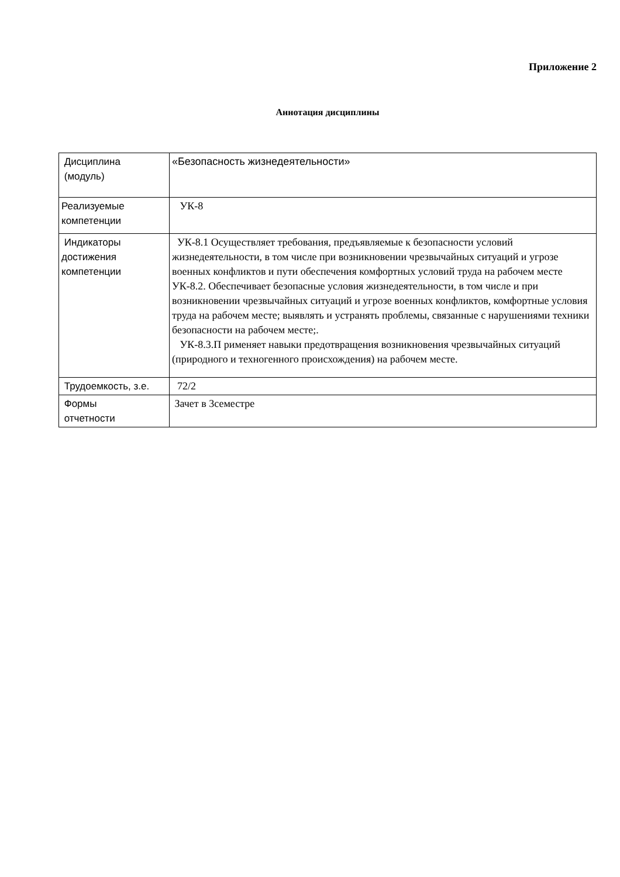Приложение 2
Аннотация дисциплины
| Дисциплина (модуль) | «Безопасность жизнедеятельности» |
| Реализуемые компетенции | УК-8 |
| Индикаторы достижения компетенции | УК-8.1 Осуществляет требования, предъявляемые к безопасности условий жизнедеятельности, в том числе при возникновении чрезвычайных ситуаций и угрозе военных конфликтов и пути обеспечения комфортных условий труда на рабочем месте УК-8.2. Обеспечивает безопасные условия жизнедеятельности, в том числе и при возникновении чрезвычайных ситуаций и угрозе военных конфликтов, комфортные условия труда на рабочем месте; выявлять и устранять проблемы, связанные с нарушениями техники безопасности на рабочем месте;. УК-8.3.П рименяет навыки предотвращения возникновения чрезвычайных ситуаций (природного и техногенного происхождения) на рабочем месте. |
| Трудоемкость, з.е. | 72/2 |
| Формы отчетности | Зачет в 3семестре |